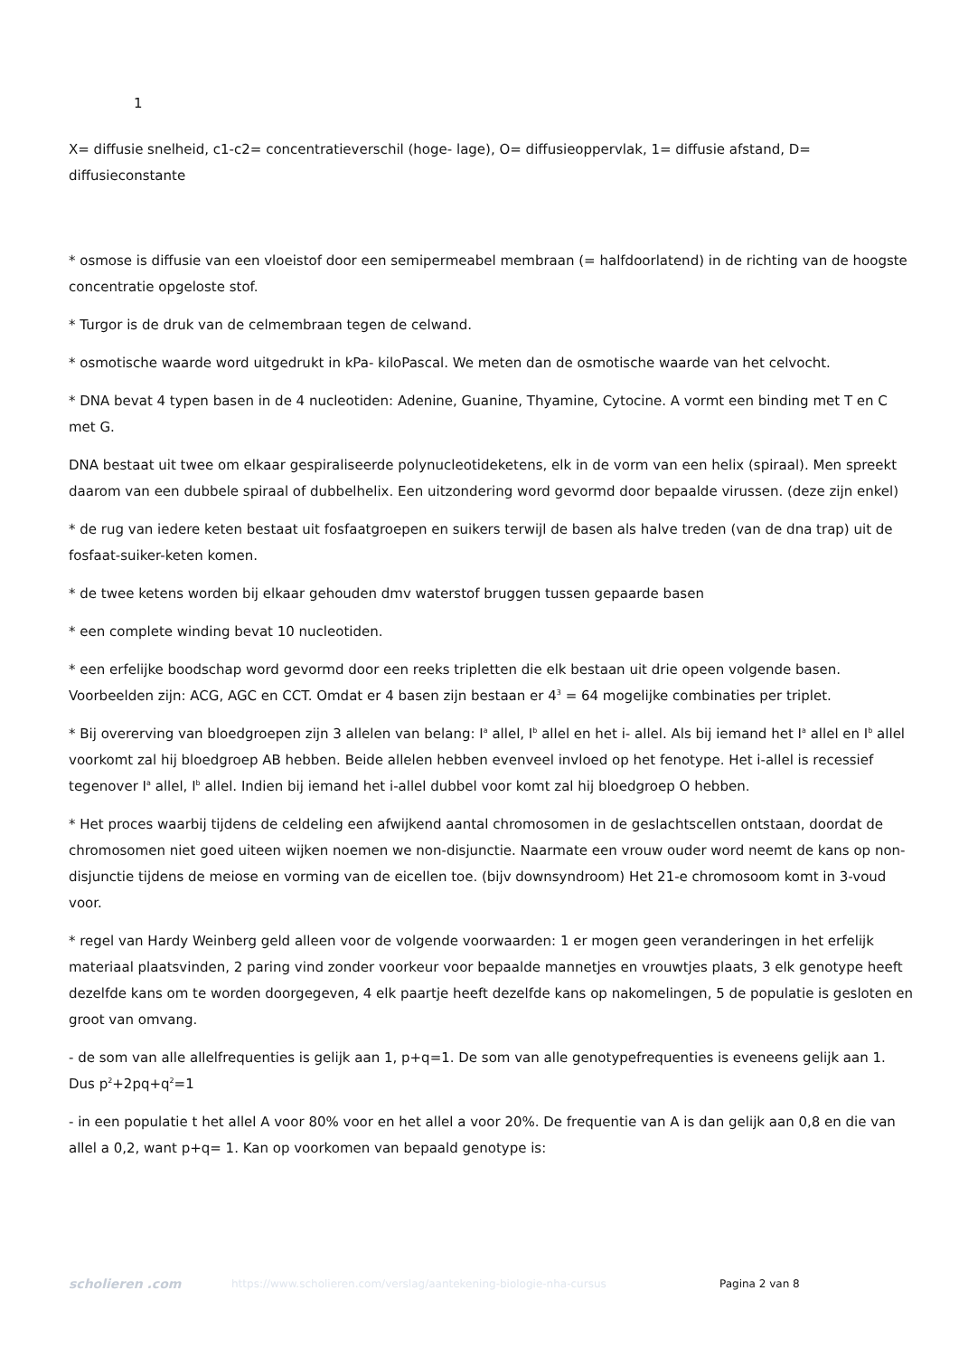1
X= diffusie snelheid, c1-c2= concentratieverschil (hoge- lage), O= diffusieoppervlak, 1= diffusie afstand, D= diffusieconstante
* osmose is diffusie van een vloeistof door een semipermeabel membraan (= halfdoorlatend) in de richting van de hoogste concentratie opgeloste stof.
* Turgor is de druk van de celmembraan tegen de celwand.
* osmotische waarde word uitgedrukt in kPa- kiloPascal. We meten dan de osmotische waarde van het celvocht.
* DNA bevat 4 typen basen in de 4 nucleotiden: Adenine, Guanine, Thyamine, Cytocine. A vormt een binding met T en C met G.
DNA bestaat uit twee om elkaar gespiraliseerde polynucleotideketens, elk in de vorm van een helix (spiraal). Men spreekt daarom van een dubbele spiraal of dubbelhelix. Een uitzondering word gevormd door bepaalde virussen. (deze zijn enkel)
* de rug van iedere keten bestaat uit fosfaatgroepen en suikers terwijl de basen als halve treden (van de dna trap) uit de fosfaat-suiker-keten komen.
* de twee ketens worden bij elkaar gehouden dmv waterstof bruggen tussen gepaarde basen
* een complete winding bevat 10 nucleotiden.
* een erfelijke boodschap word gevormd door een reeks tripletten die elk bestaan uit drie opeen volgende basen.
Voorbeelden zijn: ACG, AGC en CCT. Omdat er 4 basen zijn bestaan er 4<sup>3</sup> = 64 mogelijke combinaties per triplet.
* Bij overerving van bloedgroepen zijn 3 allelen van belang: I<sup>a</sup> allel, I<sup>b</sup> allel en het i- allel. Als bij iemand het I<sup>a</sup> allel en I<sup>b</sup> allel voorkomt zal hij bloedgroep AB hebben. Beide allelen hebben evenveel invloed op het fenotype. Het i-allel is recessief tegenover I<sup>a</sup> allel, I<sup>b</sup> allel. Indien bij iemand het i-allel dubbel voor komt zal hij bloedgroep O hebben.
* Het proces waarbij tijdens de celdeling een afwijkend aantal chromosomen in de geslachtscellen ontstaan, doordat de chromosomen niet goed uiteen wijken noemen we non-disjunctie. Naarmate een vrouw ouder word neemt de kans op non-disjunctie tijdens de meiose en vorming van de eicellen toe. (bijv downsyndroom) Het 21-e chromosoom komt in 3-voud voor.
* regel van Hardy Weinberg geld alleen voor de volgende voorwaarden: 1 er mogen geen veranderingen in het erfelijk materiaal plaatsvinden, 2 paring vind zonder voorkeur voor bepaalde mannetjes en vrouwtjes plaats, 3 elk genotype heeft dezelfde kans om te worden doorgegeven, 4 elk paartje heeft dezelfde kans op nakomelingen, 5 de populatie is gesloten en groot van omvang.
- de som van alle allelfrequenties is gelijk aan 1, p+q=1. De som van alle genotypefrequenties is eveneens gelijk aan 1.
Dus p<sup>2</sup>+2pq+q<sup>2</sup>=1
- in een populatie t het allel A voor 80% voor en het allel a voor 20%. De frequentie van A is dan gelijk aan 0,8 en die van allel a 0,2, want p+q= 1. Kan op voorkomen van bepaald genotype is:
scholieren .com
https://www.scholieren.com/verslag/aantekening-biologie-nha-cursus Pagina 2 van 8